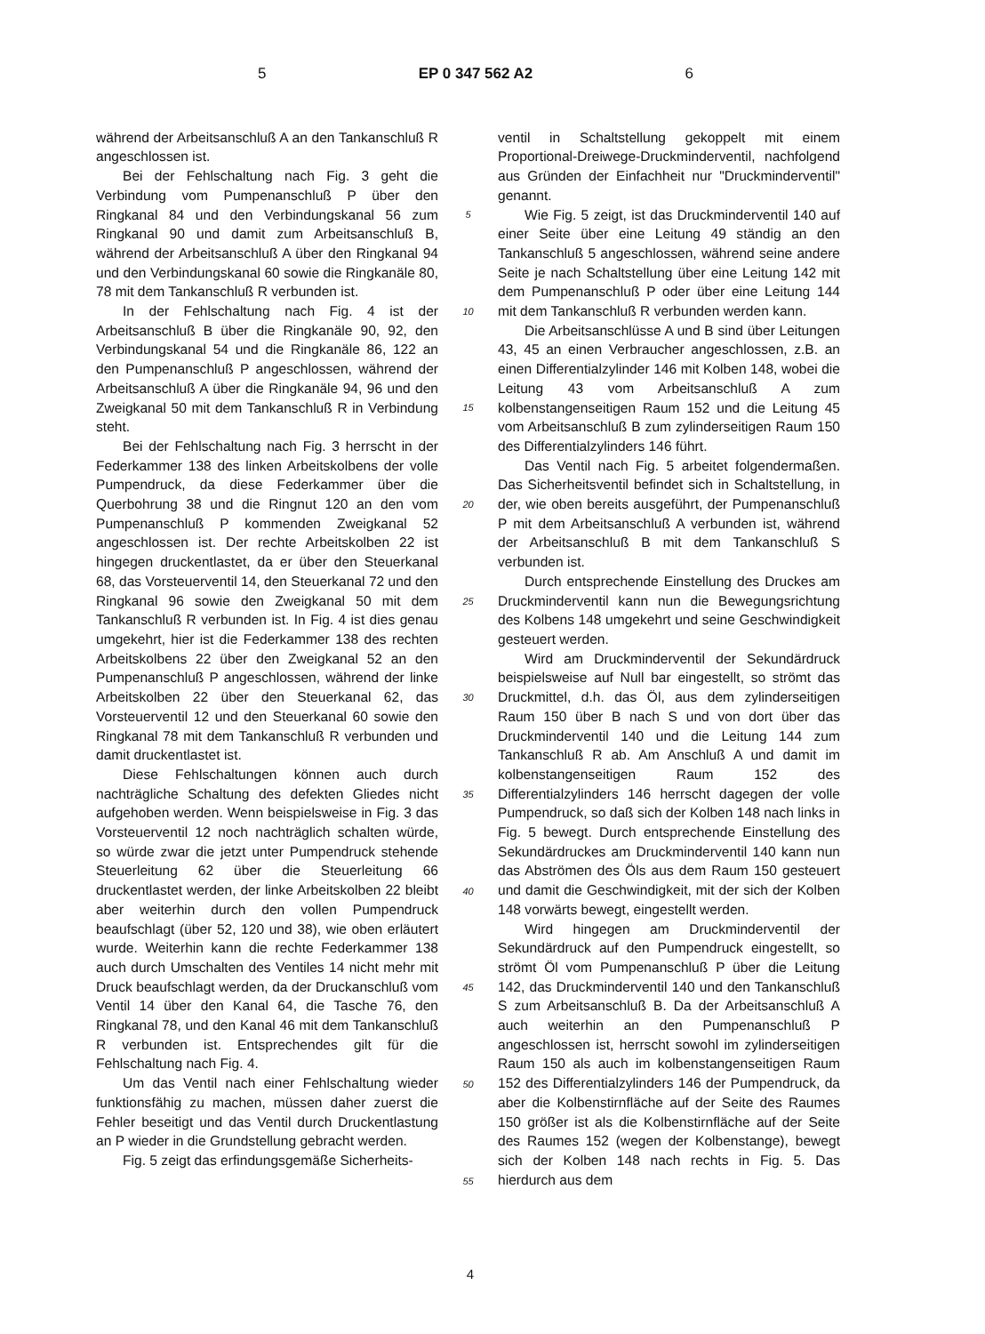5 EP 0 347 562 A2 6
während der Arbeitsanschluß A an den Tankanschluß R angeschlossen ist.
Bei der Fehlschaltung nach Fig. 3 geht die Verbindung vom Pumpenanschluß P über den Ringkanal 84 und den Verbindungskanal 56 zum Ringkanal 90 und damit zum Arbeitsanschluß B, während der Arbeitsanschluß A über den Ringkanal 94 und den Verbindungskanal 60 sowie die Ringkanäle 80, 78 mit dem Tankanschluß R verbunden ist.
In der Fehlschaltung nach Fig. 4 ist der Arbeitsanschluß B über die Ringkanäle 90, 92, den Verbindungskanal 54 und die Ringkanäle 86, 122 an den Pumpenanschluß P angeschlossen, während der Arbeitsanschluß A über die Ringkanäle 94, 96 und den Zweigkanal 50 mit dem Tankanschluß R in Verbindung steht.
Bei der Fehlschaltung nach Fig. 3 herrscht in der Federkammer 138 des linken Arbeitskolbens der volle Pumpendruck, da diese Federkammer über die Querbohrung 38 und die Ringnut 120 an den vom Pumpenanschluß P kommenden Zweigkanal 52 angeschlossen ist. Der rechte Arbeitskolben 22 ist hingegen druckentlastet, da er über den Steuerkanal 68, das Vorsteuerventil 14, den Steuerkanal 72 und den Ringkanal 96 sowie den Zweigkanal 50 mit dem Tankanschluß R verbunden ist. In Fig. 4 ist dies genau umgekehrt, hier ist die Federkammer 138 des rechten Arbeitskolbens 22 über den Zweigkanal 52 an den Pumpenanschluß P angeschlossen, während der linke Arbeitskolben 22 über den Steuerkanal 62, das Vorsteuerventil 12 und den Steuerkanal 60 sowie den Ringkanal 78 mit dem Tankanschluß R verbunden und damit druckentlastet ist.
Diese Fehlschaltungen können auch durch nachträgliche Schaltung des defekten Gliedes nicht aufgehoben werden. Wenn beispielsweise in Fig. 3 das Vorsteuerventil 12 noch nachträglich schalten würde, so würde zwar die jetzt unter Pumpendruck stehende Steuerleitung 62 über die Steuerleitung 66 druckentlastet werden, der linke Arbeitskolben 22 bleibt aber weiterhin durch den vollen Pumpendruck beaufschlagt (über 52, 120 und 38), wie oben erläutert wurde. Weiterhin kann die rechte Federkammer 138 auch durch Umschalten des Ventiles 14 nicht mehr mit Druck beaufschlagt werden, da der Druckanschluß vom Ventil 14 über den Kanal 64, die Tasche 76, den Ringkanal 78, und den Kanal 46 mit dem Tankanschluß R verbunden ist. Entsprechendes gilt für die Fehlschaltung nach Fig. 4.
Um das Ventil nach einer Fehlschaltung wieder funktionsfähig zu machen, müssen daher zuerst die Fehler beseitigt und das Ventil durch Druckentlastung an P wieder in die Grundstellung gebracht werden.
Fig. 5 zeigt das erfindungsgemäße Sicherheits-
5
10
15
20
25
30
35
40
45
50
55
ventil in Schaltstellung gekoppelt mit einem Proportional-Dreiwege-Druckminderventil, nachfolgend aus Gründen der Einfachheit nur "Druckminderventil" genannt.
Wie Fig. 5 zeigt, ist das Druckminderventil 140 auf einer Seite über eine Leitung 49 ständig an den Tankanschluß 5 angeschlossen, während seine andere Seite je nach Schaltstellung über eine Leitung 142 mit dem Pumpenanschluß P oder über eine Leitung 144 mit dem Tankanschluß R verbunden werden kann.
Die Arbeitsanschlüsse A und B sind über Leitungen 43, 45 an einen Verbraucher angeschlossen, z.B. an einen Differentialzylinder 146 mit Kolben 148, wobei die Leitung 43 vom Arbeitsanschluß A zum kolbenstangenseitigen Raum 152 und die Leitung 45 vom Arbeitsanschluß B zum zylinderseitigen Raum 150 des Differentialzylinders 146 führt.
Das Ventil nach Fig. 5 arbeitet folgendermaßen. Das Sicherheitsventil befindet sich in Schaltstellung, in der, wie oben bereits ausgeführt, der Pumpenanschluß P mit dem Arbeitsanschluß A verbunden ist, während der Arbeitsanschluß B mit dem Tankanschluß S verbunden ist.
Durch entsprechende Einstellung des Druckes am Druckminderventil kann nun die Bewegungsrichtung des Kolbens 148 umgekehrt und seine Geschwindigkeit gesteuert werden.
Wird am Druckminderventil der Sekundärdruck beispielsweise auf Null bar eingestellt, so strömt das Druckmittel, d.h. das Öl, aus dem zylinderseitigen Raum 150 über B nach S und von dort über das Druckminderventil 140 und die Leitung 144 zum Tankanschluß R ab. Am Anschluß A und damit im kolbenstangenseitigen Raum 152 des Differentialzylinders 146 herrscht dagegen der volle Pumpendruck, so daß sich der Kolben 148 nach links in Fig. 5 bewegt. Durch entsprechende Einstellung des Sekundärdruckes am Druckminderventil 140 kann nun das Abströmen des Öls aus dem Raum 150 gesteuert und damit die Geschwindigkeit, mit der sich der Kolben 148 vorwärts bewegt, eingestellt werden.
Wird hingegen am Druckminderventil der Sekundärdruck auf den Pumpendruck eingestellt, so strömt Öl vom Pumpenanschluß P über die Leitung 142, das Druckminderventil 140 und den Tankanschluß S zum Arbeitsanschluß B. Da der Arbeitsanschluß A auch weiterhin an den Pumpenanschluß P angeschlossen ist, herrscht sowohl im zylinderseitigen Raum 150 als auch im kolbenstangenseitigen Raum 152 des Differentialzylinders 146 der Pumpendruck, da aber die Kolbenstirnfläche auf der Seite des Raumes 150 größer ist als die Kolbenstirnfläche auf der Seite des Raumes 152 (wegen der Kolbenstange), bewegt sich der Kolben 148 nach rechts in Fig. 5. Das hierdurch aus dem
4